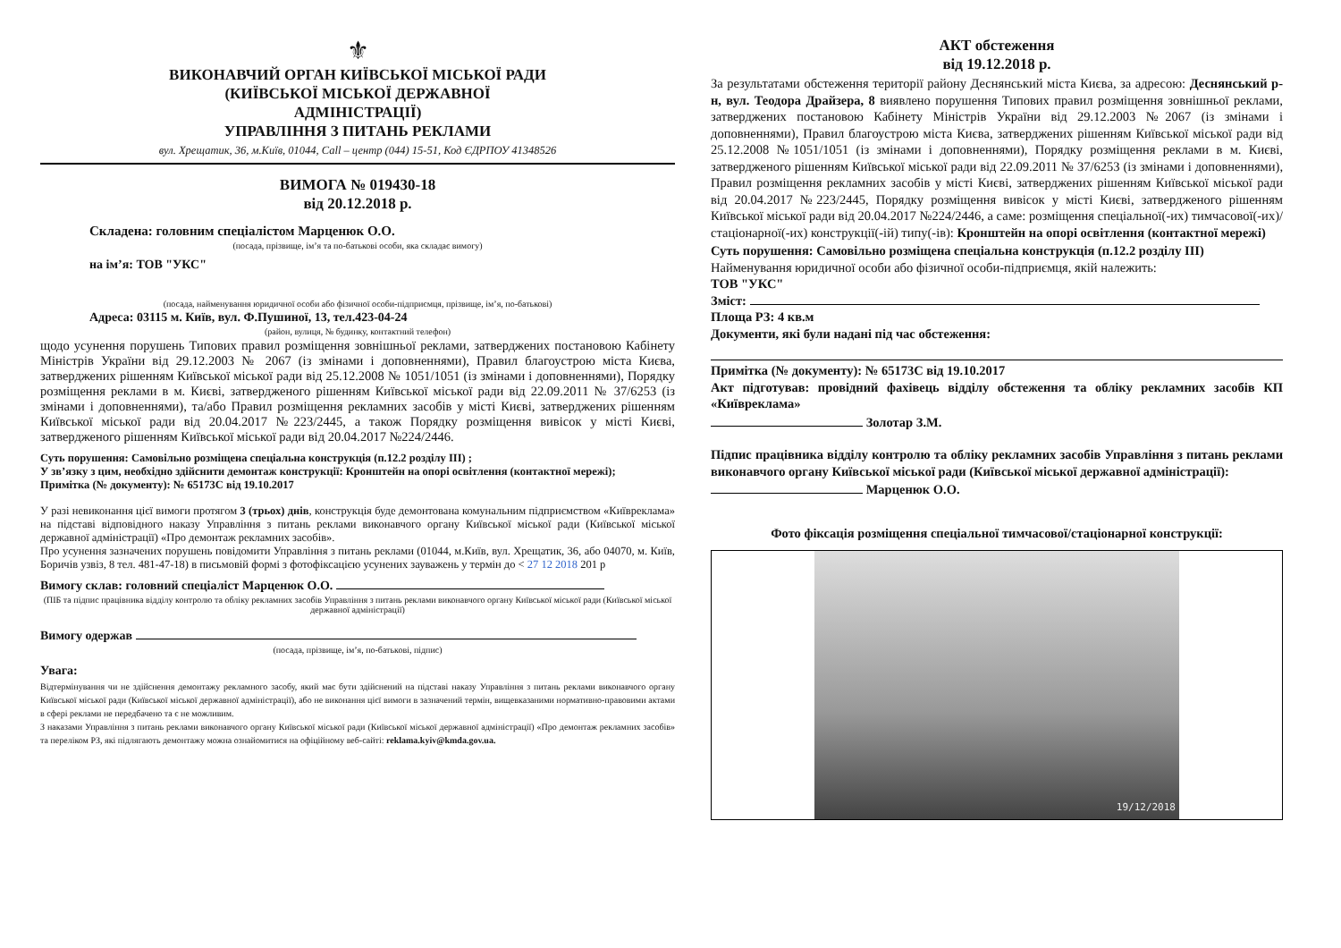⚜
ВИКОНАВЧИЙ ОРГАН КИЇВСЬКОЇ МІСЬКОЇ РАДИ
(КИЇВСЬКОЇ МІСЬКОЇ ДЕРЖАВНОЇ
АДМІНІСТРАЦІЇ)
УПРАВЛІННЯ З ПИТАНЬ РЕКЛАМИ
вул. Хрещатик, 36, м.Київ, 01044, Call – центр (044) 15-51, Код ЄДРПОУ 41348526
ВИМОГА № 019430-18
від 20.12.2018 р.
Складена: головним спеціалістом Марценюк О.О.
(посада, прізвище, ім’я та по-батькові особи, яка складає вимогу)
на ім’я: ТОВ "УКС"
(посада, найменування юридичної особи або фізичної особи-підприємця, прізвище, ім’я, по-батькові)
Адреса: 03115 м. Київ, вул. Ф.Пушиної, 13, тел.423-04-24
(район, вулиця, № будинку, контактний телефон)
щодо усунення порушень Типових правил розміщення зовнішньої реклами, затверджених постановою Кабінету Міністрів України від 29.12.2003 № 2067 (із змінами і доповненнями), Правил благоустрою міста Києва, затверджених рішенням Київської міської ради від 25.12.2008 № 1051/1051 (із змінами і доповненнями), Порядку розміщення реклами в м. Києві, затвердженого рішенням Київської міської ради від 22.09.2011 № 37/6253 (із змінами і доповненнями), та/або Правил розміщення рекламних засобів у місті Києві, затверджених рішенням Київської міської ради від 20.04.2017 №223/2445, а також Порядку розміщення вивісок у місті Києві, затвердженого рішенням Київської міської ради від 20.04.2017 №224/2446.
Суть порушення: Самовільно розміщена спеціальна конструкція (п.12.2 розділу III) ;
У зв’язку з цим, необхідно здійснити демонтаж конструкції: Кронштейн на опорі освітлення (контактної мережі);
Примітка (№ документу): № 65173С від 19.10.2017
У разі невиконання цієї вимоги протягом 3 (трьох) днів, конструкція буде демонтована комунальним підприємством «Київреклама» на підставі відповідного наказу Управління з питань реклами виконавчого органу Київської міської ради (Київської міської державної адміністрації) «Про демонтаж рекламних засобів».
Про усунення зазначених порушень повідомити Управління з питань реклами (01044, м.Київ, вул. Хрещатик, 36, або 04070, м. Київ, Боричів узвіз, 8 тел. 481-47-18) в письмовій формі з фотофіксацією усунених зауважень у термін до < 27 12 2018 201 р
Вимогу склав: головний спеціаліст Марценюк О.О.
(ПІБ та підпис працівника відділу контролю та обліку рекламних засобів Управління з питань реклами виконавчого органу Київської міської ради (Київської міської державної адміністрації)
Вимогу одержав
(посада, прізвище, ім’я, по-батькові, підпис)
Увага:
Відтермінування чи не здійснення демонтажу рекламного засобу, який має бути здійснений на підставі наказу Управління з питань реклами виконавчого органу Київської міської ради (Київської міської державної адміністрації), або не виконання цієї вимоги в зазначений термін, вищевказаними нормативно-правовими актами в сфері реклами не передбачено та є не можливим.
З наказами Управління з питань реклами виконавчого органу Київської міської ради (Київської міської державної адміністрації) «Про демонтаж рекламних засобів» та переліком РЗ, які підлягають демонтажу можна ознайомитися на офіційному веб-сайті: reklama.kyiv@kmda.gov.ua.
АКТ обстеження
від 19.12.2018 р.
За результатами обстеження території району Деснянський міста Києва, за адресою: Деснянський р-н, вул. Теодора Драйзера, 8 виявлено порушення Типових правил розміщення зовнішньої реклами, затверджених постановою Кабінету Міністрів України від 29.12.2003 №2067 (із змінами і доповненнями), Правил благоустрою міста Києва, затверджених рішенням Київської міської ради від 25.12.2008 №1051/1051 (із змінами і доповненнями), Порядку розміщення реклами в м. Києві, затвердженого рішенням Київської міської ради від 22.09.2011 № 37/6253 (із змінами і доповненнями), Правил розміщення рекламних засобів у місті Києві, затверджених рішенням Київської міської ради від 20.04.2017 №223/2445, Порядку розміщення вивісок у місті Києві, затвердженого рішенням Київської міської ради від 20.04.2017 №224/2446, а саме: розміщення спеціальної(-их) тимчасової(-их)/ стаціонарної(-их) конструкції(-ій) типу(-ів): Кронштейн на опорі освітлення (контактної мережі)
Суть порушення: Самовільно розміщена спеціальна конструкція (п.12.2 розділу III)
Найменування юридичної особи або фізичної особи-підприємця, якій належить:
ТОВ "УКС"
Зміст:
Площа РЗ: 4 кв.м
Документи, які були надані під час обстеження:
Примітка (№ документу): № 65173С від 19.10.2017
Акт підготував: провідний фахівець відділу обстеження та обліку рекламних засобів КП «Київреклама»
Золотар З.М.
Підпис працівника відділу контролю та обліку рекламних засобів Управління з питань реклами виконавчого органу Київської міської ради (Київської міської державної адміністрації):
Марценюк О.О.
Фото фіксація розміщення спеціальної тимчасової/стаціонарної конструкції:
19/12/2018